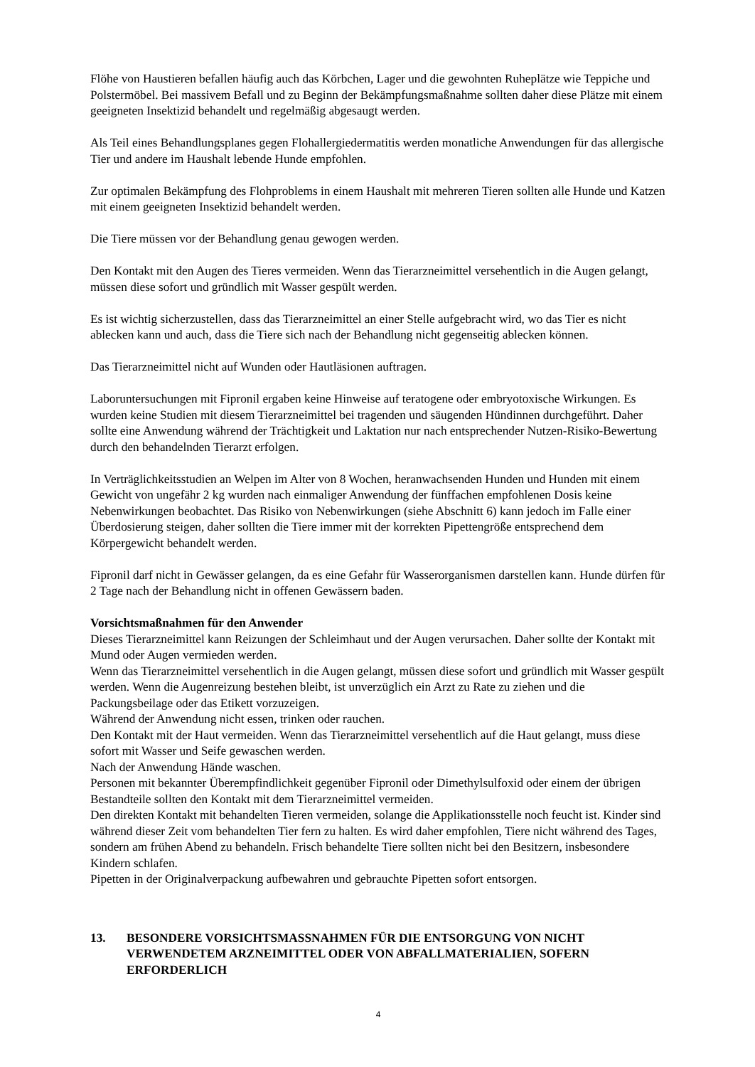Flöhe von Haustieren befallen häufig auch das Körbchen, Lager und die gewohnten Ruheplätze wie Teppiche und Polstermöbel. Bei massivem Befall und zu Beginn der Bekämpfungsmaßnahme sollten daher diese Plätze mit einem geeigneten Insektizid behandelt und regelmäßig abgesaugt werden.
Als Teil eines Behandlungsplanes gegen Flohallergiedermatitis werden monatliche Anwendungen für das allergische Tier und andere im Haushalt lebende Hunde empfohlen.
Zur optimalen Bekämpfung des Flohproblems in einem Haushalt mit mehreren Tieren sollten alle Hunde und Katzen mit einem geeigneten Insektizid behandelt werden.
Die Tiere müssen vor der Behandlung genau gewogen werden.
Den Kontakt mit den Augen des Tieres vermeiden. Wenn das Tierarzneimittel versehentlich in die Augen gelangt, müssen diese sofort und gründlich mit Wasser gespült werden.
Es ist wichtig sicherzustellen, dass das Tierarzneimittel an einer Stelle aufgebracht wird, wo das Tier es nicht ablecken kann und auch, dass die Tiere sich nach der Behandlung nicht gegenseitig ablecken können.
Das Tierarzneimittel nicht auf Wunden oder Hautläsionen auftragen.
Laboruntersuchungen mit Fipronil ergaben keine Hinweise auf teratogene oder embryotoxische Wirkungen. Es wurden keine Studien mit diesem Tierarzneimittel bei tragenden und säugenden Hündinnen durchgeführt. Daher sollte eine Anwendung während der Trächtigkeit und Laktation nur nach entsprechender Nutzen-Risiko-Bewertung durch den behandelnden Tierarzt erfolgen.
In Verträglichkeitsstudien an Welpen im Alter von 8 Wochen, heranwachsenden Hunden und Hunden mit einem Gewicht von ungefähr 2 kg wurden nach einmaliger Anwendung der fünffachen empfohlenen Dosis keine Nebenwirkungen beobachtet. Das Risiko von Nebenwirkungen (siehe Abschnitt 6) kann jedoch im Falle einer Überdosierung steigen, daher sollten die Tiere immer mit der korrekten Pipettengröße entsprechend dem Körpergewicht behandelt werden.
Fipronil darf nicht in Gewässer gelangen, da es eine Gefahr für Wasserorganismen darstellen kann. Hunde dürfen für 2 Tage nach der Behandlung nicht in offenen Gewässern baden.
Vorsichtsmaßnahmen für den Anwender
Dieses Tierarzneimittel kann Reizungen der Schleimhaut und der Augen verursachen. Daher sollte der Kontakt mit Mund oder Augen vermieden werden.
Wenn das Tierarzneimittel versehentlich in die Augen gelangt, müssen diese sofort und gründlich mit Wasser gespült werden. Wenn die Augenreizung bestehen bleibt, ist unverzüglich ein Arzt zu Rate zu ziehen und die Packungsbeilage oder das Etikett vorzuzeigen.
Während der Anwendung nicht essen, trinken oder rauchen.
Den Kontakt mit der Haut vermeiden. Wenn das Tierarzneimittel versehentlich auf die Haut gelangt, muss diese sofort mit Wasser und Seife gewaschen werden.
Nach der Anwendung Hände waschen.
Personen mit bekannter Überempfindlichkeit gegenüber Fipronil oder Dimethylsulfoxid oder einem der übrigen Bestandteile sollten den Kontakt mit dem Tierarzneimittel vermeiden.
Den direkten Kontakt mit behandelten Tieren vermeiden, solange die Applikationsstelle noch feucht ist. Kinder sind während dieser Zeit vom behandelten Tier fern zu halten. Es wird daher empfohlen, Tiere nicht während des Tages, sondern am frühen Abend zu behandeln. Frisch behandelte Tiere sollten nicht bei den Besitzern, insbesondere Kindern schlafen.
Pipetten in der Originalverpackung aufbewahren und gebrauchte Pipetten sofort entsorgen.
13. BESONDERE VORSICHTSMASSNAHMEN FÜR DIE ENTSORGUNG VON NICHT VERWENDETEM ARZNEIMITTEL ODER VON ABFALLMATERIALIEN, SOFERN ERFORDERLICH
4